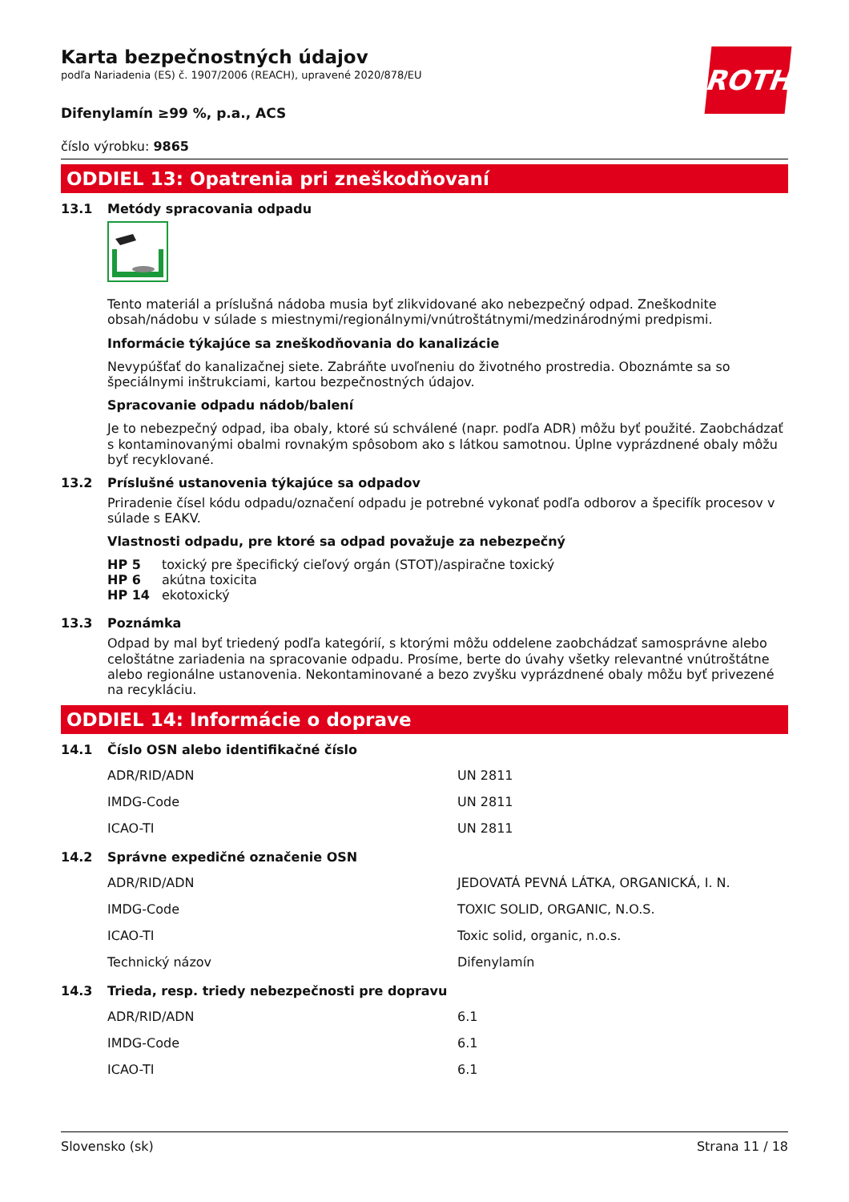ROTH
Karta bezpečnostných údajov
podľa Nariadenia (ES) č. 1907/2006 (REACH), upravené 2020/878/EU
Difenylamín ≥99 %, p.a., ACS
číslo výrobku: 9865
ODDIEL 13: Opatrenia pri zneškodňovaní
13.1 Metódy spracovania odpadu
Tento materiál a príslušná nádoba musia byť zlikvidované ako nebezpečný odpad. Zneškodnite obsah/nádobu v súlade s miestnymi/regionálnymi/vnútroštátnymi/medzinárodnými predpismi.
Informácie týkajúce sa zneškodňovania do kanalizácie
Nevypúšťať do kanalizačnej siete. Zabráňte uvoľneniu do životného prostredia. Oboznámte sa so špeciálnymi inštrukciami, kartou bezpečnostných údajov.
Spracovanie odpadu nádob/balení
Je to nebezpečný odpad, iba obaly, ktoré sú schválené (napr. podľa ADR) môžu byť použité. Zaobchádzať s kontaminovanými obalmi rovnakým spôsobom ako s látkou samotnou. Úplne vyprázdnené obaly môžu byť recyklované.
13.2 Príslušné ustanovenia týkajúce sa odpadov
Priradenie čísel kódu odpadu/označení odpadu je potrebné vykonať podľa odborov a špecifík procesov v súlade s EAKV.
Vlastnosti odpadu, pre ktoré sa odpad považuje za nebezpečný
| HP 5 | toxický pre špecifický cieľový orgán (STOT)/aspiračne toxický |
| HP 6 | akútna toxicita |
| HP 14 | ekotoxický |
13.3 Poznámka
Odpad by mal byť triedený podľa kategórií, s ktorými môžu oddelene zaobchádzať samosprávne alebo celoštátne zariadenia na spracovanie odpadu. Prosíme, berte do úvahy všetky relevantné vnútroštátne alebo regionálne ustanovenia. Nekontaminované a bezo zvyšku vyprázdnené obaly môžu byť privezené na recykláciu.
ODDIEL 14: Informácie o doprave
14.1 Číslo OSN alebo identifikačné číslo
| ADR/RID/ADN | UN 2811 |
| IMDG-Code | UN 2811 |
| ICAO-TI | UN 2811 |
14.2 Správne expedičné označenie OSN
| ADR/RID/ADN | JEDOVATÁ PEVNÁ LÁTKA, ORGANICKÁ, I. N. |
| IMDG-Code | TOXIC SOLID, ORGANIC, N.O.S. |
| ICAO-TI | Toxic solid, organic, n.o.s. |
| Technický názov | Difenylamín |
14.3 Trieda, resp. triedy nebezpečnosti pre dopravu
| ADR/RID/ADN | 6.1 |
| IMDG-Code | 6.1 |
| ICAO-TI | 6.1 |
Slovensko (sk) Strana 11 / 18